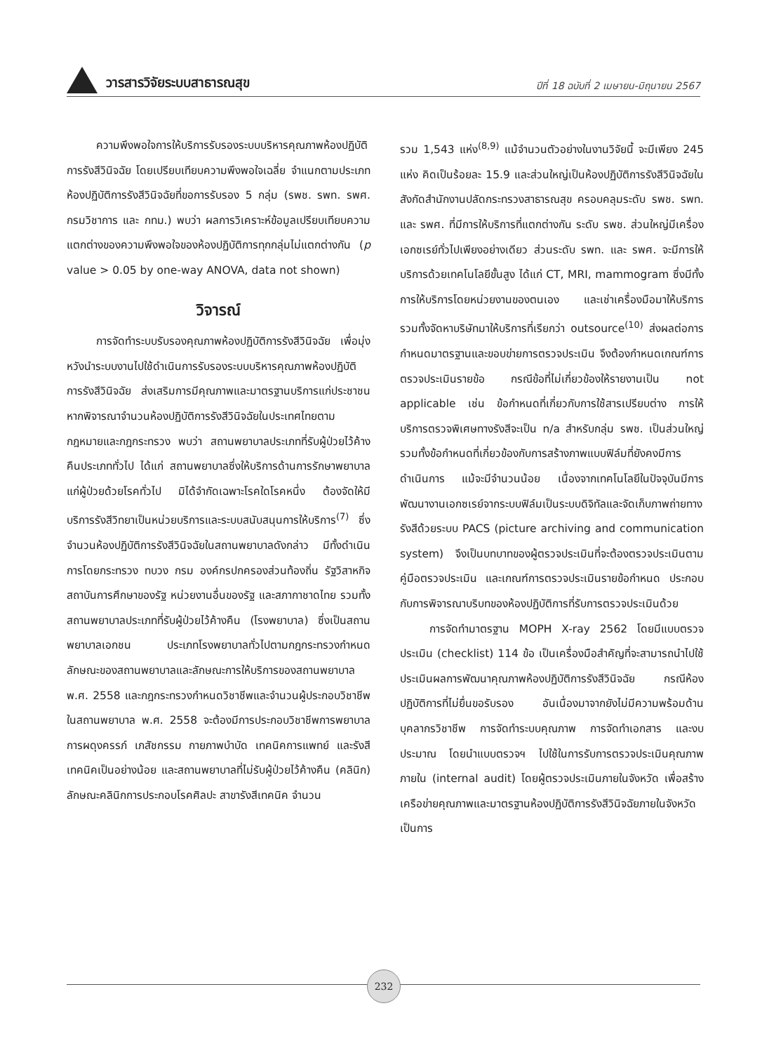วารสารวิจัยระบบสาธารณสุข
ปีที่ 18 ฉบับที่ 2 เมษายน-มิถุนายน 2567
ความพึงพอใจการให้บริการรับรองระบบบริหารคุณภาพห้องปฏิบัติการรังสีวินิจฉัย โดยเปรียบเทียบความพึงพอใจเฉลี่ย จำแนกตามประเภทห้องปฏิบัติการรังสีวินิจฉัยที่ขอการรับรอง 5 กลุ่ม (รพช. รพท. รพศ. กรมวิชาการ และ กทม.) พบว่า ผลการวิเคราะห์ข้อมูลเปรียบเทียบความแตกต่างของความพึงพอใจของห้องปฏิบัติการทุกกลุ่มไม่แตกต่างกัน (p value > 0.05 by one-way ANOVA, data not shown)
วิจารณ์
การจัดทำระบบรับรองคุณภาพห้องปฏิบัติการรังสีวินิจฉัย เพื่อมุ่งหวังนำระบบงานไปใช้ดำเนินการรับรองระบบบริหารคุณภาพห้องปฏิบัติการรังสีวินิจฉัย ส่งเสริมการมีคุณภาพและมาตรฐานบริการแก่ประชาชน หากพิจารณาจำนวนห้องปฏิบัติการรังสีวินิจฉัยในประเทศไทยตามกฎหมายและกฎกระทรวง พบว่า สถานพยาบาลประเภทที่รับผู้ป่วยไว้ค้างคืนประเภททั่วไป ได้แก่ สถานพยาบาลซึ่งให้บริการด้านการรักษาพยาบาลแก่ผู้ป่วยด้วยโรคทั่วไป มิได้จำกัดเฉพาะโรคใดโรคหนึ่ง ต้องจัดให้มีบริการรังสีวิทยาเป็นหน่วยบริการและระบบสนับสนุนการให้บริการ<sup>(7)</sup> ซึ่งจำนวนห้องปฏิบัติการรังสีวินิจฉัยในสถานพยาบาลดังกล่าว มีทั้งดำเนินการโดยกระทรวง ทบวง กรม องค์กรปกครองส่วนท้องถิ่น รัฐวิสาหกิจ สถาบันการศึกษาของรัฐ หน่วยงานอื่นของรัฐ และสภากาชาดไทย รวมทั้งสถานพยาบาลประเภทที่รับผู้ป่วยไว้ค้างคืน (โรงพยาบาล) ซึ่งเป็นสถานพยาบาลเอกชน ประเภทโรงพยาบาลทั่วไปตามกฎกระทรวงกำหนดลักษณะของสถานพยาบาลและลักษณะการให้บริการของสถานพยาบาล พ.ศ. 2558 และกฎกระทรวงกำหนดวิชาชีพและจำนวนผู้ประกอบวิชาชีพในสถานพยาบาล พ.ศ. 2558 จะต้องมีการประกอบวิชาชีพการพยาบาลการผดุงครรภ์ เภสัชกรรม กายภาพบำบัด เทคนิคการแพทย์ และรังสีเทคนิคเป็นอย่างน้อย และสถานพยาบาลที่ไม่รับผู้ป่วยไว้ค้างคืน (คลินิก) ลักษณะคลินิกการประกอบโรคศิลปะ สาขารังสีเทคนิค จำนวน
รวม 1,543 แห่ง<sup>(8,9)</sup> แม้จำนวนตัวอย่างในงานวิจัยนี้ จะมีเพียง 245 แห่ง คิดเป็นร้อยละ 15.9 และส่วนใหญ่เป็นห้องปฏิบัติการรังสีวินิจฉัยในสังกัดสำนักงานปลัดกระทรวงสาธารณสุข ครอบคลุมระดับ รพช. รพท. และ รพศ. ที่มีการให้บริการที่แตกต่างกัน ระดับ รพช. ส่วนใหญ่มีเครื่องเอกซเรย์ทั่วไปเพียงอย่างเดียว ส่วนระดับ รพท. และ รพศ. จะมีการให้บริการด้วยเทคโนโลยีขั้นสูง ได้แก่ CT, MRI, mammogram ซึ่งมีทั้งการให้บริการโดยหน่วยงานของตนเอง และเช่าเครื่องมือมาให้บริการ รวมทั้งจัดหาบริษัทมาให้บริการที่เรียกว่า outsource<sup>(10)</sup> ส่งผลต่อการกำหนดมาตรฐานและขอบข่ายการตรวจประเมิน จึงต้องกำหนดเกณฑ์การตรวจประเมินรายข้อ กรณีข้อที่ไม่เกี่ยวข้องให้รายงานเป็น not applicable เช่น ข้อกำหนดที่เกี่ยวกับการใช้สารเปรียบต่าง การให้บริการตรวจพิเศษทางรังสีจะเป็น n/a สำหรับกลุ่ม รพช. เป็นส่วนใหญ่ รวมทั้งข้อกำหนดที่เกี่ยวข้องกับการสร้างภาพแบบฟิล์มที่ยังคงมีการดำเนินการ แม้จะมีจำนวนน้อย เนื่องจากเทคโนโลยีในปัจจุบันมีการพัฒนางานเอกซเรย์จากระบบฟิล์มเป็นระบบดิจิทัลและจัดเก็บภาพถ่ายทางรังสีด้วยระบบ PACS (picture archiving and communication system) จึงเป็นบทบาทของผู้ตรวจประเมินที่จะต้องตรวจประเมินตามคู่มือตรวจประเมิน และเกณฑ์การตรวจประเมินรายข้อกำหนด ประกอบกับการพิจารณาบริบทของห้องปฏิบัติการที่รับการตรวจประเมินด้วย
การจัดทำมาตรฐาน MOPH X-ray 2562 โดยมีแบบตรวจประเมิน (checklist) 114 ข้อ เป็นเครื่องมือสำคัญที่จะสามารถนำไปใช้ประเมินผลการพัฒนาคุณภาพห้องปฏิบัติการรังสีวินิจฉัย กรณีห้องปฏิบัติการที่ไม่ยื่นขอรับรอง อันเนื่องมาจากยังไม่มีความพร้อมด้านบุคลากรวิชาชีพ การจัดทำระบบคุณภาพ การจัดทำเอกสาร และงบประมาณ โดยนำแบบตรวจฯ ไปใช้ในการรับการตรวจประเมินคุณภาพภายใน (internal audit) โดยผู้ตรวจประเมินภายในจังหวัด เพื่อสร้างเครือข่ายคุณภาพและมาตรฐานห้องปฏิบัติการรังสีวินิจฉัยภายในจังหวัด เป็นการ
232